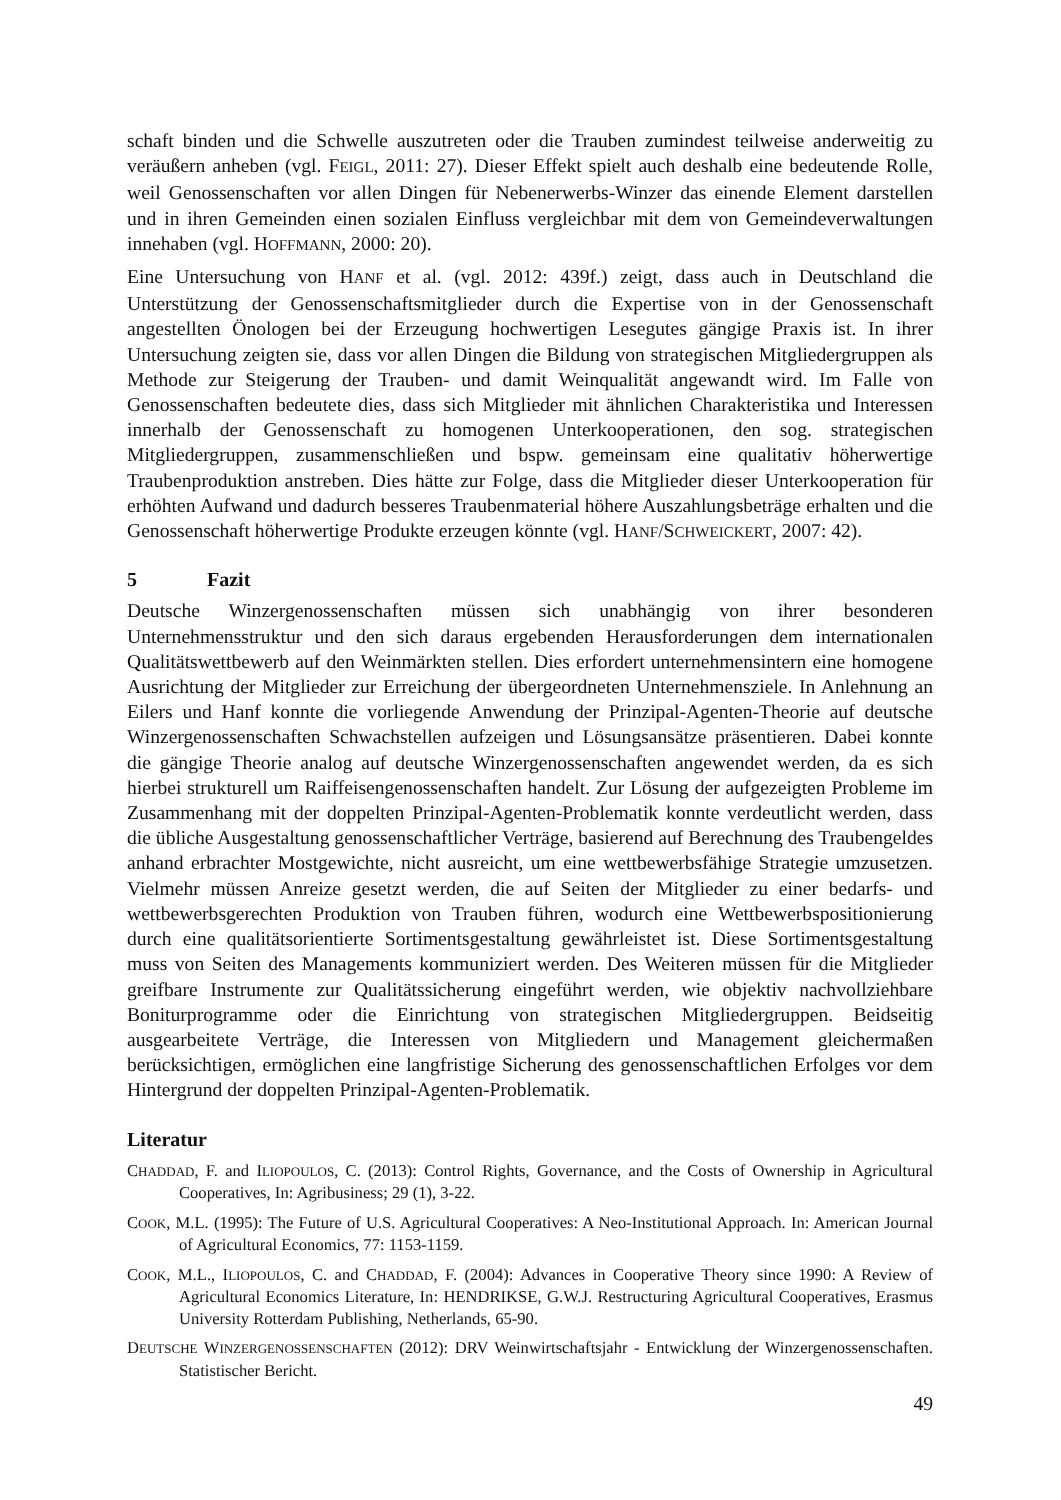schaft binden und die Schwelle auszutreten oder die Trauben zumindest teilweise anderweitig zu veräußern anheben (vgl. FEIGL, 2011: 27). Dieser Effekt spielt auch deshalb eine bedeutende Rolle, weil Genossenschaften vor allen Dingen für Nebenerwerbs-Winzer das einende Element darstellen und in ihren Gemeinden einen sozialen Einfluss vergleichbar mit dem von Gemeindeverwaltungen innehaben (vgl. HOFFMANN, 2000: 20).
Eine Untersuchung von HANF et al. (vgl. 2012: 439f.) zeigt, dass auch in Deutschland die Unterstützung der Genossenschaftsmitglieder durch die Expertise von in der Genossenschaft angestellten Önologen bei der Erzeugung hochwertigen Lesegutes gängige Praxis ist. In ihrer Untersuchung zeigten sie, dass vor allen Dingen die Bildung von strategischen Mitgliedergruppen als Methode zur Steigerung der Trauben- und damit Weinqualität angewandt wird. Im Falle von Genossenschaften bedeutete dies, dass sich Mitglieder mit ähnlichen Charakteristika und Interessen innerhalb der Genossenschaft zu homogenen Unterkooperationen, den sog. strategischen Mitgliedergruppen, zusammenschließen und bspw. gemeinsam eine qualitativ höherwertige Traubenproduktion anstreben. Dies hätte zur Folge, dass die Mitglieder dieser Unterkooperation für erhöhten Aufwand und dadurch besseres Traubenmaterial höhere Auszahlungsbeträge erhalten und die Genossenschaft höherwertige Produkte erzeugen könnte (vgl. HANF/SCHWEICKERT, 2007: 42).
5 Fazit
Deutsche Winzergenossenschaften müssen sich unabhängig von ihrer besonderen Unternehmensstruktur und den sich daraus ergebenden Herausforderungen dem internationalen Qualitätswettbewerb auf den Weinmärkten stellen. Dies erfordert unternehmensintern eine homogene Ausrichtung der Mitglieder zur Erreichung der übergeordneten Unternehmensziele. In Anlehnung an Eilers und Hanf konnte die vorliegende Anwendung der Prinzipal-Agenten-Theorie auf deutsche Winzergenossenschaften Schwachstellen aufzeigen und Lösungsansätze präsentieren. Dabei konnte die gängige Theorie analog auf deutsche Winzergenossenschaften angewendet werden, da es sich hierbei strukturell um Raiffeisengenossenschaften handelt. Zur Lösung der aufgezeigten Probleme im Zusammenhang mit der doppelten Prinzipal-Agenten-Problematik konnte verdeutlicht werden, dass die übliche Ausgestaltung genossenschaftlicher Verträge, basierend auf Berechnung des Traubengeldes anhand erbrachter Mostgewichte, nicht ausreicht, um eine wettbewerbsfähige Strategie umzusetzen. Vielmehr müssen Anreize gesetzt werden, die auf Seiten der Mitglieder zu einer bedarfs- und wettbewerbsgerechten Produktion von Trauben führen, wodurch eine Wettbewerbspositionierung durch eine qualitätsorientierte Sortimentsgestaltung gewährleistet ist. Diese Sortimentsgestaltung muss von Seiten des Managements kommuniziert werden. Des Weiteren müssen für die Mitglieder greifbare Instrumente zur Qualitätssicherung eingeführt werden, wie objektiv nachvollziehbare Boniturprogramme oder die Einrichtung von strategischen Mitgliedergruppen. Beidseitig ausgearbeitete Verträge, die Interessen von Mitgliedern und Management gleichermaßen berücksichtigen, ermöglichen eine langfristige Sicherung des genossenschaftlichen Erfolges vor dem Hintergrund der doppelten Prinzipal-Agenten-Problematik.
Literatur
CHADDAD, F. and ILIOPOULOS, C. (2013): Control Rights, Governance, and the Costs of Ownership in Agricultural Cooperatives, In: Agribusiness; 29 (1), 3-22.
COOK, M.L. (1995): The Future of U.S. Agricultural Cooperatives: A Neo-Institutional Approach. In: American Journal of Agricultural Economics, 77: 1153-1159.
COOK, M.L., ILIOPOULOS, C. and CHADDAD, F. (2004): Advances in Cooperative Theory since 1990: A Review of Agricultural Economics Literature, In: HENDRIKSE, G.W.J. Restructuring Agricultural Cooperatives, Erasmus University Rotterdam Publishing, Netherlands, 65-90.
DEUTSCHE WINZERGENOSSENSCHAFTEN (2012): DRV Weinwirtschaftsjahr - Entwicklung der Winzergenossenschaften. Statistischer Bericht.
49